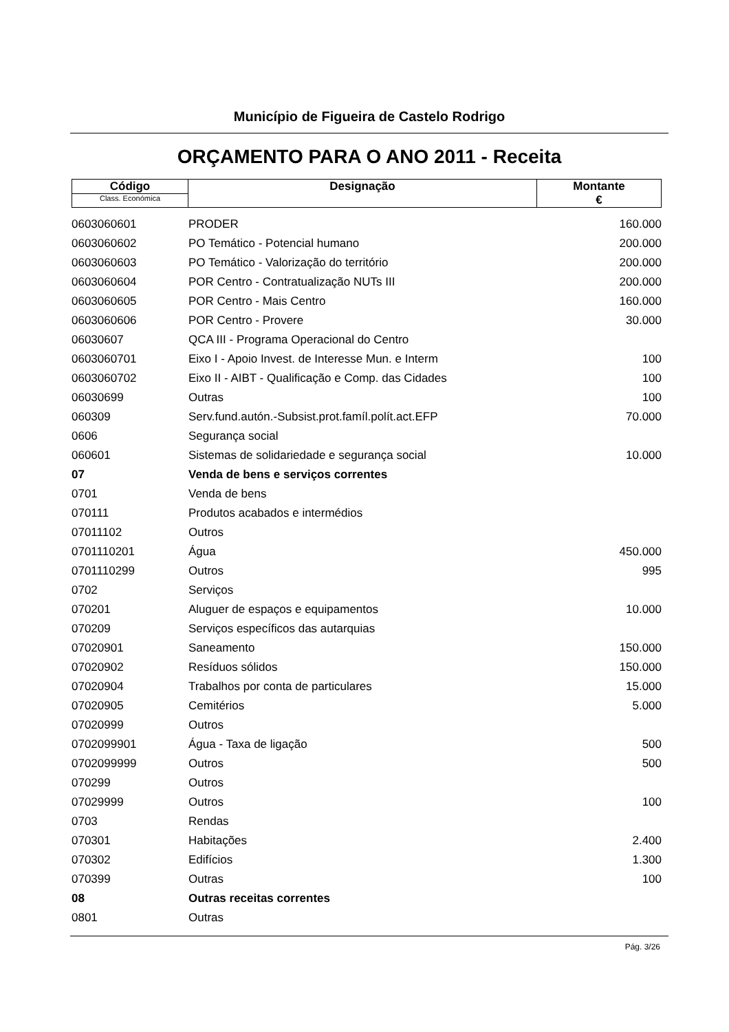Município de Figueira de Castelo Rodrigo
ORÇAMENTO PARA O ANO 2011 - Receita
| Código Class. Económica | Designação | Montante € |
| 0603060601 | PRODER | 160.000 |
| 0603060602 | PO Temático - Potencial humano | 200.000 |
| 0603060603 | PO Temático - Valorização do território | 200.000 |
| 0603060604 | POR Centro - Contratualização NUTs III | 200.000 |
| 0603060605 | POR Centro - Mais Centro | 160.000 |
| 0603060606 | POR Centro - Provere | 30.000 |
| 06030607 | QCA III - Programa Operacional do Centro | |
| 0603060701 | Eixo I - Apoio Invest. de Interesse Mun. e Interm | 100 |
| 0603060702 | Eixo II - AIBT - Qualificação e Comp. das Cidades | 100 |
| 06030699 | Outras | 100 |
| 060309 | Serv.fund.autón.-Subsist.prot.famíl.polít.act.EFP | 70.000 |
| 0606 | Segurança social | |
| 060601 | Sistemas de solidariedade e segurança social | 10.000 |
| 07 | Venda de bens e serviços correntes | |
| 0701 | Venda de bens | |
| 070111 | Produtos acabados e intermédios | |
| 07011102 | Outros | |
| 0701110201 | Água | 450.000 |
| 0701110299 | Outros | 995 |
| 0702 | Serviços | |
| 070201 | Aluguer de espaços e equipamentos | 10.000 |
| 070209 | Serviços específicos das autarquias | |
| 07020901 | Saneamento | 150.000 |
| 07020902 | Resíduos sólidos | 150.000 |
| 07020904 | Trabalhos por conta de particulares | 15.000 |
| 07020905 | Cemitérios | 5.000 |
| 07020999 | Outros | |
| 0702099901 | Água - Taxa de ligação | 500 |
| 0702099999 | Outros | 500 |
| 070299 | Outros | |
| 07029999 | Outros | 100 |
| 0703 | Rendas | |
| 070301 | Habitações | 2.400 |
| 070302 | Edifícios | 1.300 |
| 070399 | Outras | 100 |
| 08 | Outras receitas correntes | |
| 0801 | Outras | |
Pág. 3/26